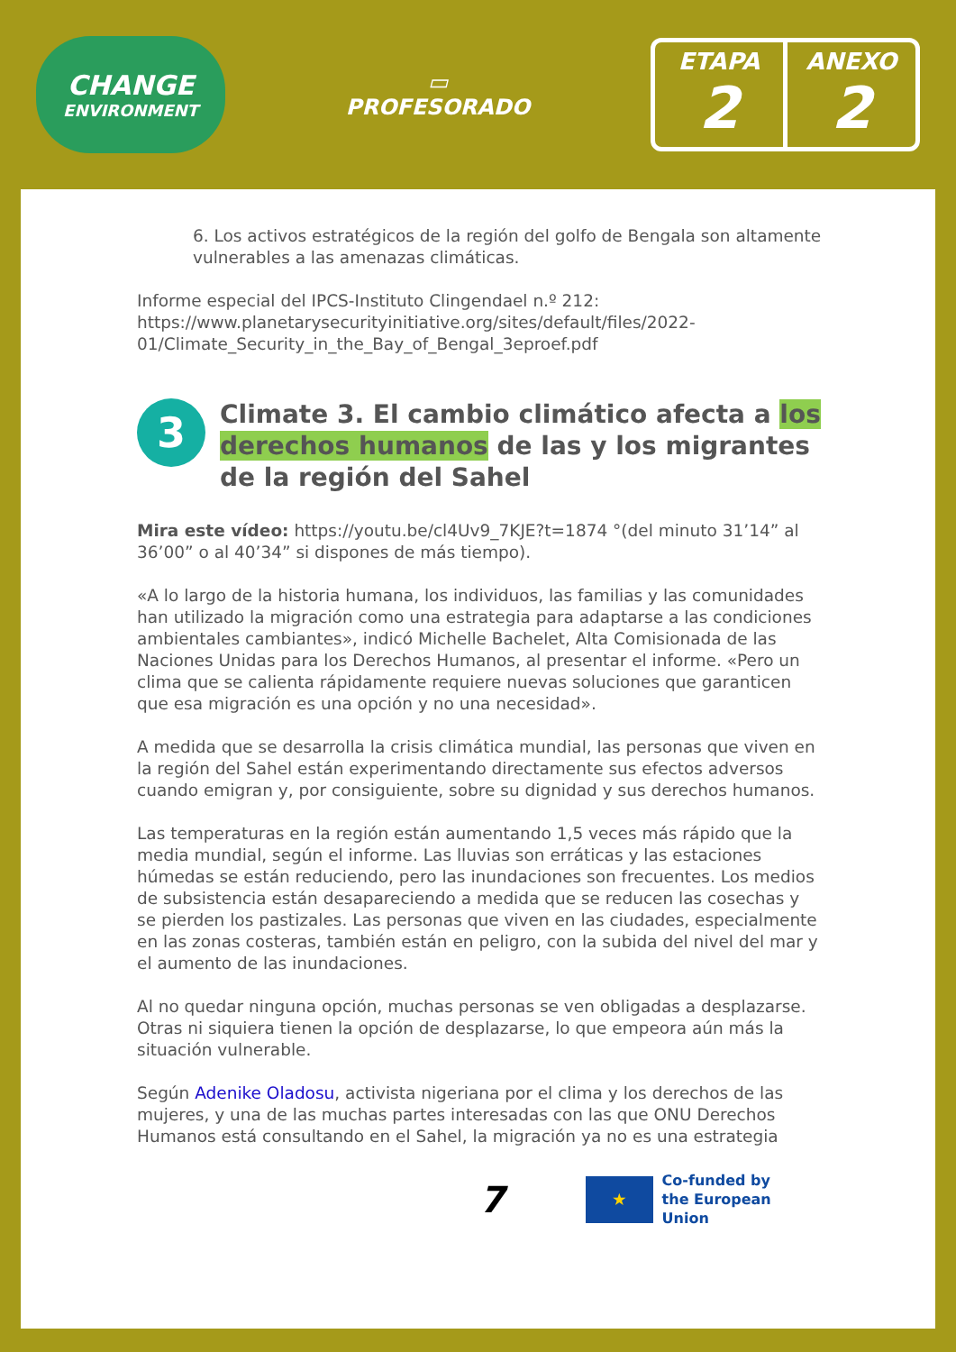CHANGE
ENVIRONMENT
▭
PROFESORADO
ETAPA
2
ANEXO
2
6. Los activos estratégicos de la región del golfo de Bengala son altamente vulnerables a las amenazas climáticas.
Informe especial del IPCS-Instituto Clingendael n.º 212: https://www.planetarysecurityinitiative.org/sites/default/files/2022-01/Climate_Security_in_the_Bay_of_Bengal_3eproef.pdf
3 Climate 3. El cambio climático afecta a los derechos humanos de las y los migrantes de la región del Sahel
Mira este vídeo: https://youtu.be/cl4Uv9_7KJE?t=1874 °(del minuto 31’14” al 36’00” o al 40’34” si dispones de más tiempo).
«A lo largo de la historia humana, los individuos, las familias y las comunidades han utilizado la migración como una estrategia para adaptarse a las condiciones ambientales cambiantes», indicó Michelle Bachelet, Alta Comisionada de las Naciones Unidas para los Derechos Humanos, al presentar el informe. «Pero un clima que se calienta rápidamente requiere nuevas soluciones que garanticen que esa migración es una opción y no una necesidad».
A medida que se desarrolla la crisis climática mundial, las personas que viven en la región del Sahel están experimentando directamente sus efectos adversos cuando emigran y, por consiguiente, sobre su dignidad y sus derechos humanos.
Las temperaturas en la región están aumentando 1,5 veces más rápido que la media mundial, según el informe. Las lluvias son erráticas y las estaciones húmedas se están reduciendo, pero las inundaciones son frecuentes. Los medios de subsistencia están desapareciendo a medida que se reducen las cosechas y se pierden los pastizales. Las personas que viven en las ciudades, especialmente en las zonas costeras, también están en peligro, con la subida del nivel del mar y el aumento de las inundaciones.
Al no quedar ninguna opción, muchas personas se ven obligadas a desplazarse. Otras ni siquiera tienen la opción de desplazarse, lo que empeora aún más la situación vulnerable.
Según Adenike Oladosu, activista nigeriana por el clima y los derechos de las mujeres, y una de las muchas partes interesadas con las que ONU Derechos Humanos está consultando en el Sahel, la migración ya no es una estrategia
7 ★ Co-funded by
the European Union